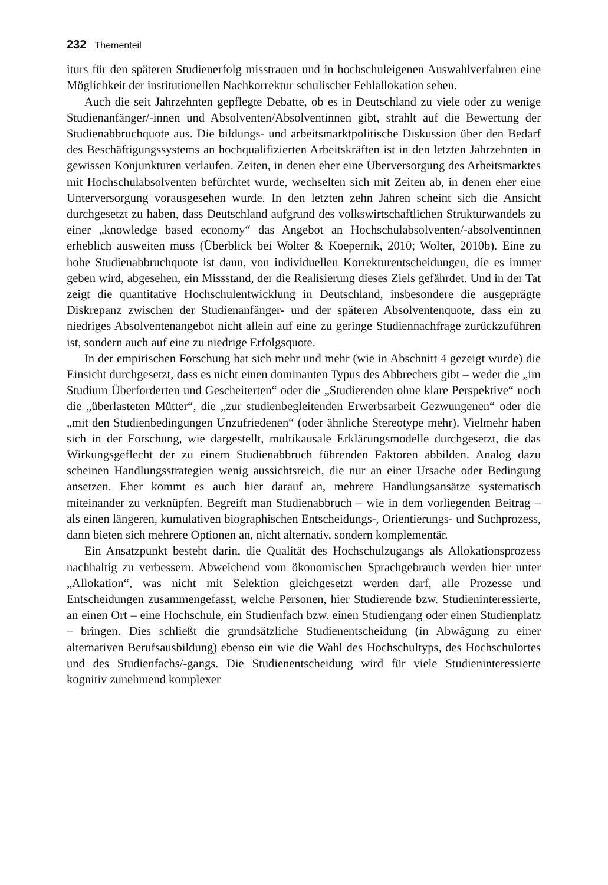232 Thementeil
iturs für den späteren Studienerfolg misstrauen und in hochschuleigenen Auswahlverfahren eine Möglichkeit der institutionellen Nachkorrektur schulischer Fehlallokation sehen.
Auch die seit Jahrzehnten gepflegte Debatte, ob es in Deutschland zu viele oder zu wenige Studienanfänger/-innen und Absolventen/Absolventinnen gibt, strahlt auf die Bewertung der Studienabbruchquote aus. Die bildungs- und arbeitsmarktpolitische Diskussion über den Bedarf des Beschäftigungssystems an hochqualifizierten Arbeitskräften ist in den letzten Jahrzehnten in gewissen Konjunkturen verlaufen. Zeiten, in denen eher eine Überversorgung des Arbeitsmarktes mit Hochschulabsolventen befürchtet wurde, wechselten sich mit Zeiten ab, in denen eher eine Unterversorgung vorausgesehen wurde. In den letzten zehn Jahren scheint sich die Ansicht durchgesetzt zu haben, dass Deutschland aufgrund des volkswirtschaftlichen Strukturwandels zu einer „knowledge based economy“ das Angebot an Hochschulabsolventen/-absolventinnen erheblich ausweiten muss (Überblick bei Wolter & Koepernik, 2010; Wolter, 2010b). Eine zu hohe Studienabbruchquote ist dann, von individuellen Korrekturentscheidungen, die es immer geben wird, abgesehen, ein Missstand, der die Realisierung dieses Ziels gefährdet. Und in der Tat zeigt die quantitative Hochschulentwicklung in Deutschland, insbesondere die ausgeprägte Diskrepanz zwischen der Studienanfänger- und der späteren Absolventenquote, dass ein zu niedriges Absolventenangebot nicht allein auf eine zu geringe Studiennachfrage zurückzuführen ist, sondern auch auf eine zu niedrige Erfolgsquote.
In der empirischen Forschung hat sich mehr und mehr (wie in Abschnitt 4 gezeigt wurde) die Einsicht durchgesetzt, dass es nicht einen dominanten Typus des Abbrechers gibt – weder die „im Studium Überforderten und Gescheiterten“ oder die „Studierenden ohne klare Perspektive“ noch die „überlasteten Mütter“, die „zur studienbegleitenden Erwerbsarbeit Gezwungenen“ oder die „mit den Studienbedingungen Unzufriedenen“ (oder ähnliche Stereotype mehr). Vielmehr haben sich in der Forschung, wie dargestellt, multikausale Erklärungsmodelle durchgesetzt, die das Wirkungsgeflecht der zu einem Studienabbruch führenden Faktoren abbilden. Analog dazu scheinen Handlungsstrategien wenig aussichtsreich, die nur an einer Ursache oder Bedingung ansetzen. Eher kommt es auch hier darauf an, mehrere Handlungsansätze systematisch miteinander zu verknüpfen. Begreift man Studienabbruch – wie in dem vorliegenden Beitrag – als einen längeren, kumulativen biographischen Entscheidungs-, Orientierungs- und Suchprozess, dann bieten sich mehrere Optionen an, nicht alternativ, sondern komplementär.
Ein Ansatzpunkt besteht darin, die Qualität des Hochschulzugangs als Allokationsprozess nachhaltig zu verbessern. Abweichend vom ökonomischen Sprachgebrauch werden hier unter „Allokation“, was nicht mit Selektion gleichgesetzt werden darf, alle Prozesse und Entscheidungen zusammengefasst, welche Personen, hier Studierende bzw. Studieninteressierte, an einen Ort – eine Hochschule, ein Studienfach bzw. einen Studiengang oder einen Studienplatz – bringen. Dies schließt die grundsätzliche Studienentscheidung (in Abwägung zu einer alternativen Berufsausbildung) ebenso ein wie die Wahl des Hochschultyps, des Hochschulortes und des Studienfachs/-gangs. Die Studienentscheidung wird für viele Studieninteressierte kognitiv zunehmend komplexer